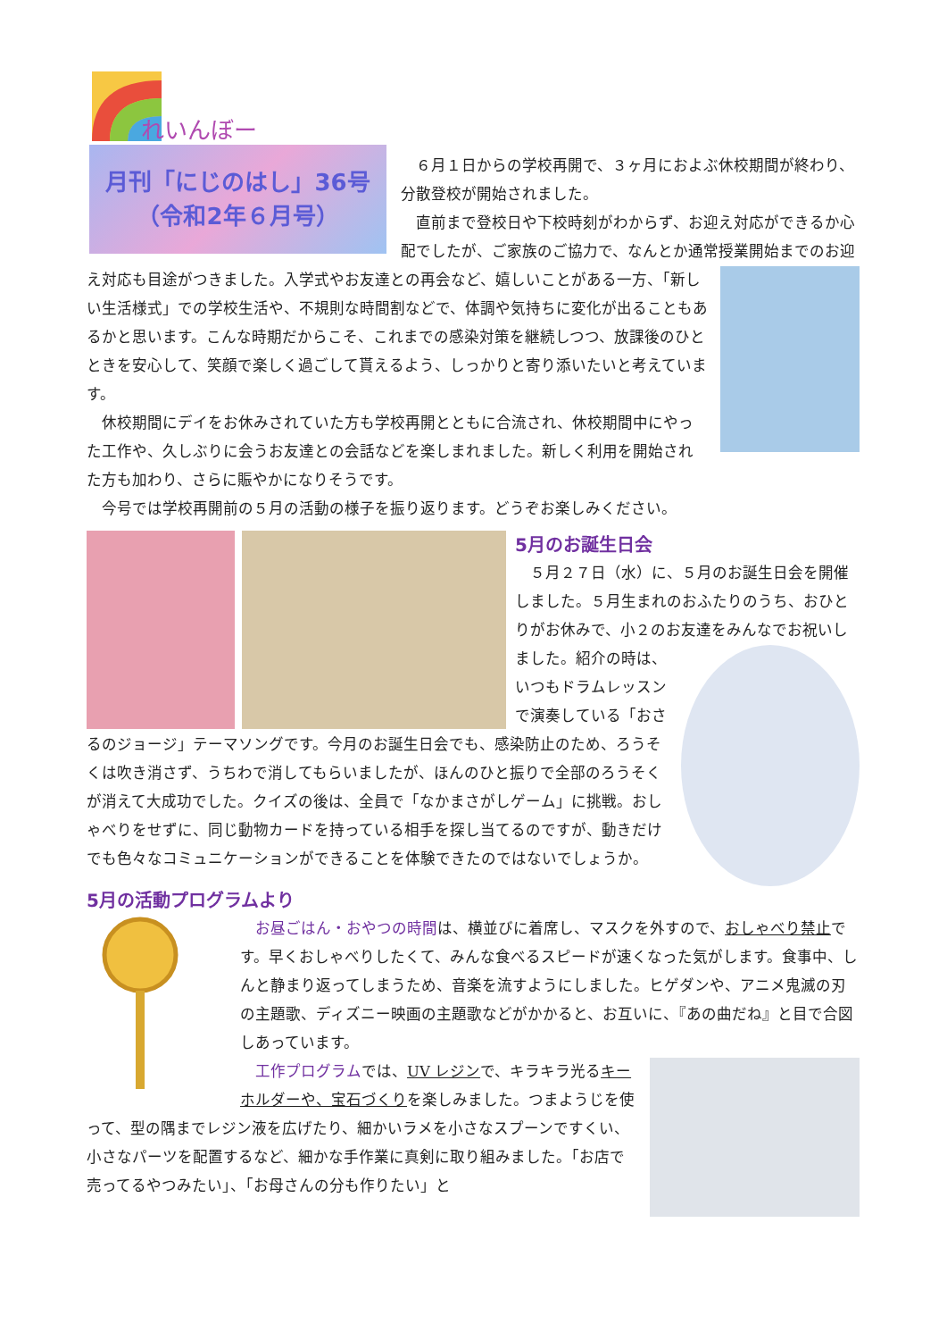れいんぼー
月刊「にじのはし」36号
（令和2年６月号）
　６月１日からの学校再開で、３ヶ月におよぶ休校期間が終わり、分散登校が開始されました。
　直前まで登校日や下校時刻がわからず、お迎え対応ができるか心配でしたが、ご家族のご協力で、なんとか通常授業開始までのお迎え対応も目途がつきました。 入学式やお友達との再会など、嬉しいことがある一方、「新しい生活様式」での学校生活や、不規則な時間割などで、体調や気持ちに変化が出ることもあるかと思います。こんな時期だからこそ、これまでの感染対策を継続しつつ、放課後のひとときを安心して、笑顔で楽しく過ごして貰えるよう、しっかりと寄り添いたいと考えています。
　休校期間にデイをお休みされていた方も学校再開とともに合流され、休校期間中にやった工作や、久しぶりに会うお友達との会話などを楽しまれました。新しく利用を開始された方も加わり、さらに賑やかになりそうです。
　今号では学校再開前の５月の活動の様子を振り返ります。どうぞお楽しみください。
5月のお誕生日会
　５月２７日（水）に、５月のお誕生日会を開催しました。５月生まれのおふたりのうち、おひとりがお休みで、小２のお友達をみ んなでお祝いしました。紹介の時は、いつもドラムレッスンで演奏している「おさるのジョージ」テーマソングです。今月のお誕生日会でも、感染防止のため、ろうそくは吹き消さず、うちわで消してもらいましたが、ほんのひと振りで全部のろうそくが消えて大成功でした。クイズの後は、全員で「なかまさがしゲーム」に挑戦。おしゃべりをせずに、同じ動物カードを持っている相手を探し当てるのですが、動きだけでも色々なコミュニケーションができることを体験できたのではないでしょうか。
5月の活動プログラムより
　お昼ごはん・おやつの時間は、横並びに着席し、マスクを外すので、おしゃべり禁止です。早くおしゃべりしたくて、みんな食べるスピードが速くなった気がします。食事中、しんと静まり返ってしまうため、音楽を流すようにしました。ヒゲダンや、アニメ鬼滅の刃の主題歌、ディズニー映画の主題歌などがかかると、お互いに、『あの曲だね』と目で合図しあっています。
　工作プログラムでは、UV レジンで、キラキラ光るキーホルダーや、宝石づくりを楽しみました。つまようじを使って、型の隅までレジン液を広げたり、細かいラメを小さなスプーンですくい、小さなパーツを配置するなど、細かな手作業に真剣に取り組みました。「お店で売ってるやつみたい」、「お母さんの分も作りたい」と